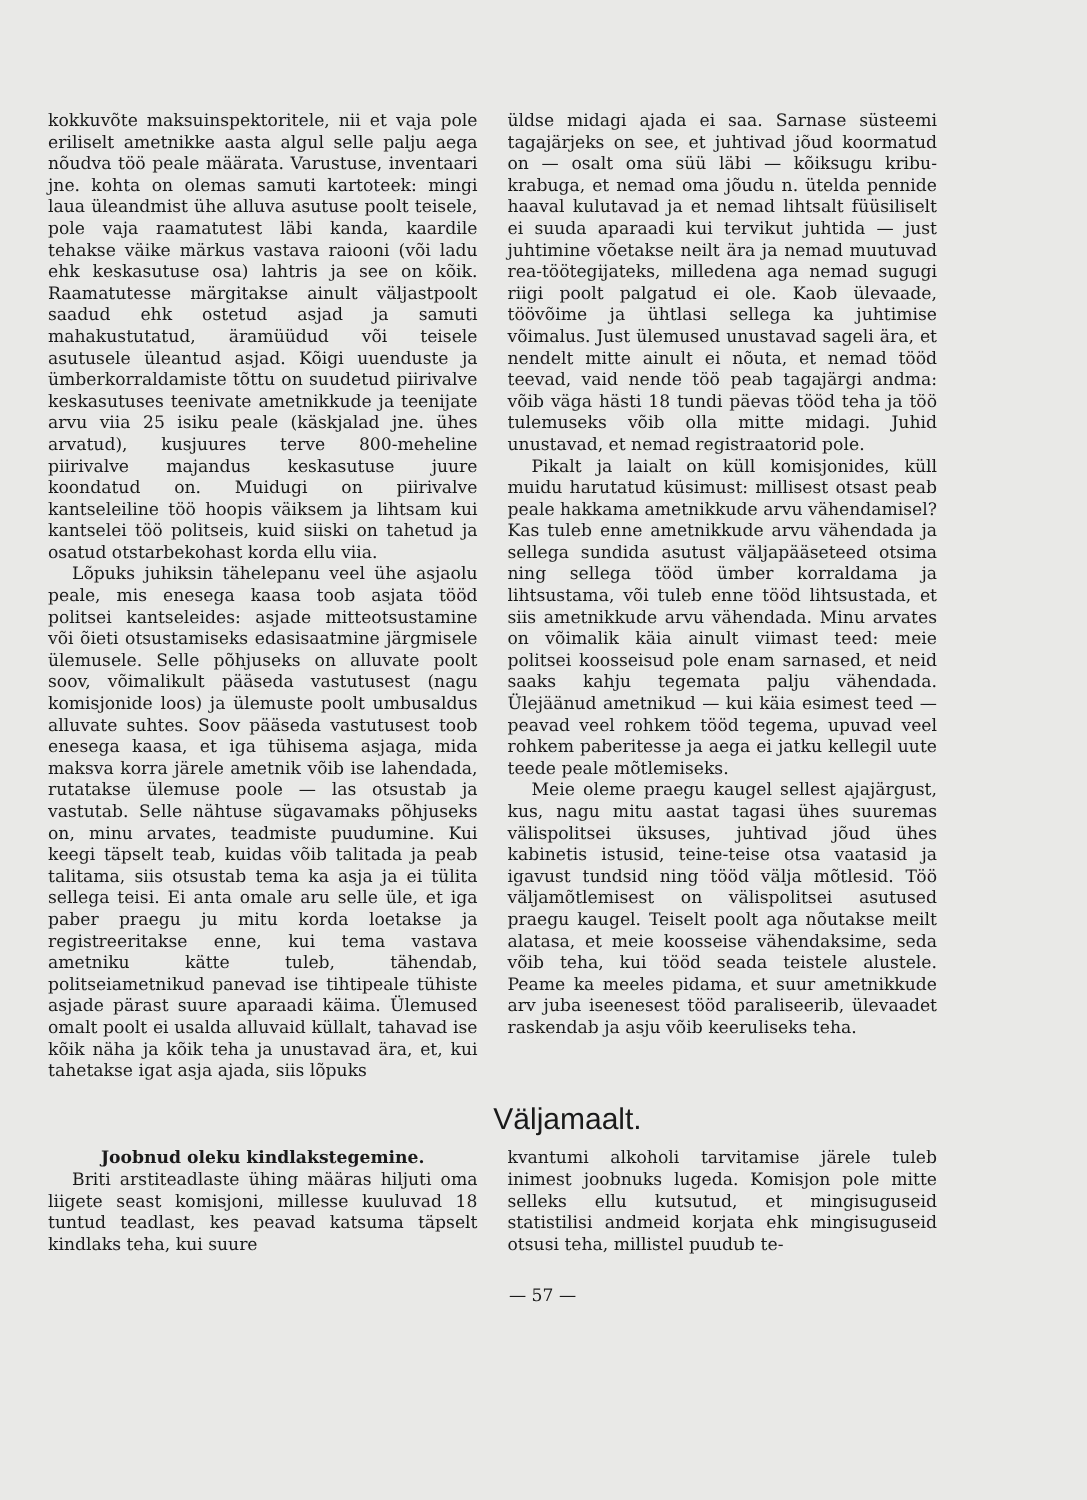kokkuvõte maksuinspektoritele, nii et vaja pole eriliselt ametnikke aasta algul selle palju aega nõudva töö peale määrata. Varustuse, inventaari jne. kohta on olemas samuti kartoteek: mingi laua üleandmist ühe alluva asutuse poolt teisele, pole vaja raamatutest läbi kanda, kaardile tehakse väike märkus vastava raiooni (või ladu ehk keskasutuse osa) lahtris ja see on kõik. Raamatutesse märgitakse ainult väljastpoolt saadud ehk ostetud asjad ja samuti mahakustutatud, äramüüdud või teisele asutusele üleantud asjad. Kõigi uuenduste ja ümberkorraldamiste tõttu on suudetud piirivalve keskasutuses teenivate ametnikkude ja teenijate arvu viia 25 isiku peale (käskjalad jne. ühes arvatud), kusjuures terve 800-meheline piirivalve majandus keskasutuse juure koondatud on. Muidugi on piirivalve kantseleiline töö hoopis väiksem ja lihtsam kui kantselei töö politseis, kuid siiski on tahetud ja osatud otstarbekohast korda ellu viia.
Lõpuks juhiksin tähelepanu veel ühe asjaolu peale, mis enesega kaasa toob asjata tööd politsei kantseleides: asjade mitteotsustamine või õieti otsustamiseks edasisaatmine järgmisele ülemusele. Selle põhjuseks on alluvate poolt soov, võimalikult pääseda vastutusest (nagu komisjonide loos) ja ülemuste poolt umbusaldus alluvate suhtes. Soov pääseda vastutusest toob enesega kaasa, et iga tühisema asjaga, mida maksva korra järele ametnik võib ise lahendada, rutatakse ülemuse poole — las otsustab ja vastutab. Selle nähtuse sügavamaks põhjuseks on, minu arvates, teadmiste puudumine. Kui keegi täpselt teab, kuidas võib talitada ja peab talitama, siis otsustab tema ka asja ja ei tülita sellega teisi. Ei anta omale aru selle üle, et iga paber praegu ju mitu korda loetakse ja registreeritakse enne, kui tema vastava ametniku kätte tuleb, tähendab, politseiametnikud panevad ise tihtipeale tühiste asjade pärast suure aparaadi käima. Ülemused omalt poolt ei usalda alluvaid küllalt, tahavad ise kõik näha ja kõik teha ja unustavad ära, et, kui tahetakse igat asja ajada, siis lõpuks
üldse midagi ajada ei saa. Sarnase süsteemi tagajärjeks on see, et juhtivad jõud koormatud on — osalt oma süü läbi — kõiksugu kribu-krabuga, et nemad oma jõudu n. ütelda pennide haaval kulutavad ja et nemad lihtsalt füüsiliselt ei suuda aparaadi kui tervikut juhtida — just juhtimine võetakse neilt ära ja nemad muutuvad rea-töötegijateks, milledena aga nemad sugugi riigi poolt palgatud ei ole. Kaob ülevaade, töövõime ja ühtlasi sellega ka juhtimise võimalus. Just ülemused unustavad sageli ära, et nendelt mitte ainult ei nõuta, et nemad tööd teevad, vaid nende töö peab tagajärgi andma: võib väga hästi 18 tundi päevas tööd teha ja töö tulemuseks võib olla mitte midagi. Juhid unustavad, et nemad registraatorid pole.
Pikalt ja laialt on küll komisjonides, küll muidu harutatud küsimust: millisest otsast peab peale hakkama ametnikkude arvu vähendamisel? Kas tuleb enne ametnikkude arvu vähendada ja sellega sundida asutust väljapääseteed otsima ning sellega tööd ümber korraldama ja lihtsustama, või tuleb enne tööd lihtsustada, et siis ametnikkude arvu vähendada. Minu arvates on võimalik käia ainult viimast teed: meie politsei koosseisud pole enam sarnased, et neid saaks kahju tegemata palju vähendada. Ülejäänud ametnikud — kui käia esimest teed — peavad veel rohkem tööd tegema, upuvad veel rohkem paberitesse ja aega ei jatku kellegil uute teede peale mõtlemiseks.
Meie oleme praegu kaugel sellest ajajärgust, kus, nagu mitu aastat tagasi ühes suuremas välispolitsei üksuses, juhtivad jõud ühes kabinetis istusid, teine-teise otsa vaatasid ja igavust tundsid ning tööd välja mõtlesid. Töö väljamõtlemisest on välispolitsei asutused praegu kaugel. Teiselt poolt aga nõutakse meilt alatasa, et meie koosseise vähendaksime, seda võib teha, kui tööd seada teistele alustele. Peame ka meeles pidama, et suur ametnikkude arv juba iseenesest tööd paraliseerib, ülevaadet raskendab ja asju võib keeruliseks teha.
Väljamaalt.
Joobnud oleku kindlakstegemine.
Briti arstiteadlaste ühing määras hiljuti oma liigete seast komisjoni, millesse kuuluvad 18 tuntud teadlast, kes peavad katsuma täpselt kindlaks teha, kui suure
kvantumi alkoholi tarvitamise järele tuleb inimest joobnuks lugeda. Komisjon pole mitte selleks ellu kutsutud, et mingisuguseid statistilisi andmeid korjata ehk mingisuguseid otsusi teha, millistel puudub te-
— 57 —